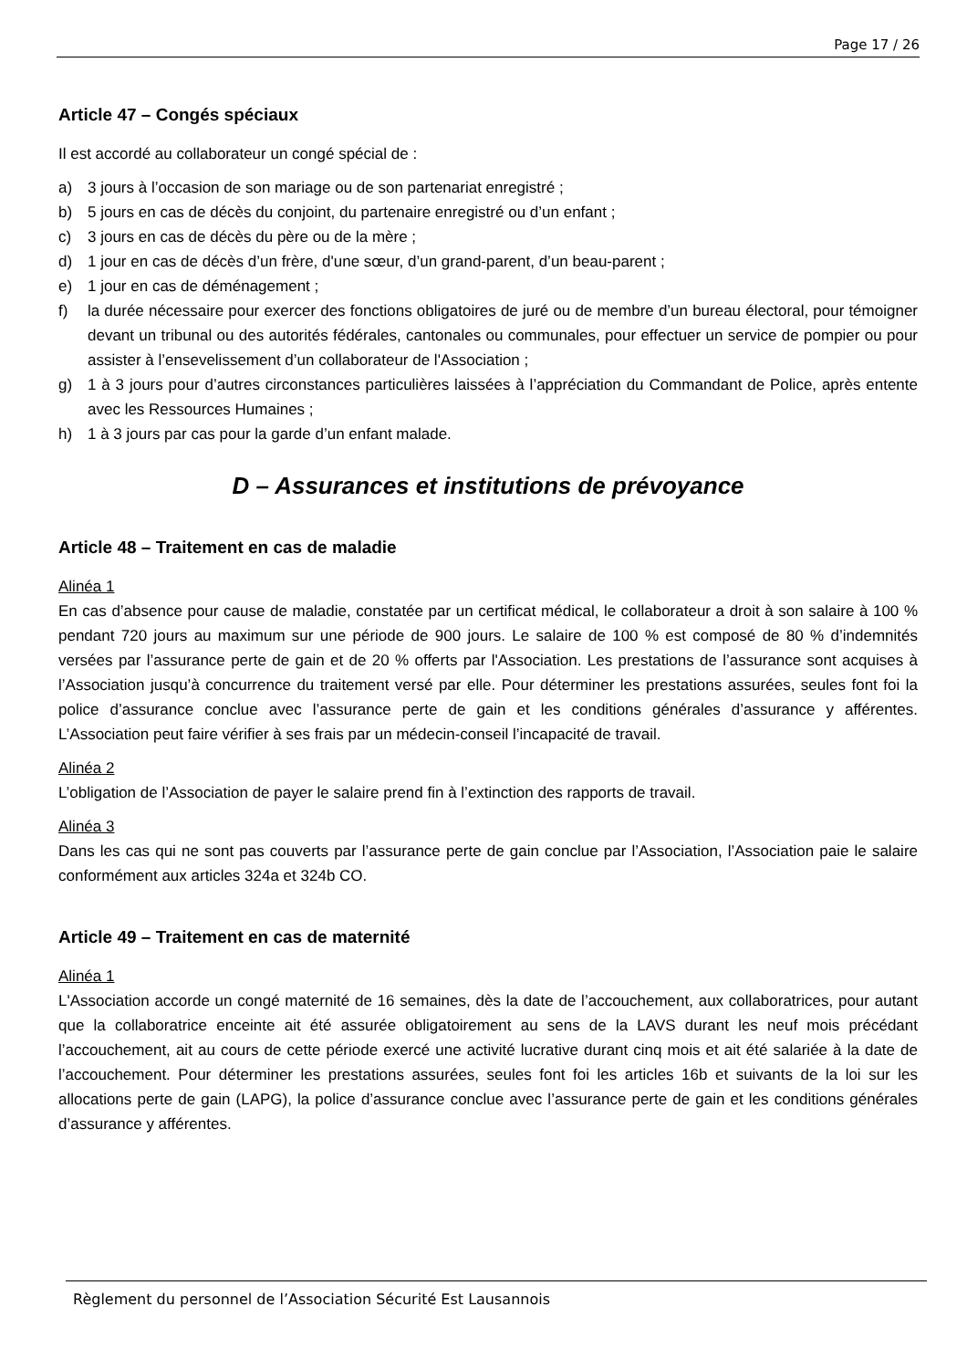Page 17 / 26
Article 47 – Congés spéciaux
Il est accordé au collaborateur un congé spécial de :
a) 3 jours à l’occasion de son mariage ou de son partenariat enregistré ;
b) 5 jours en cas de décès du conjoint, du partenaire enregistré ou d’un enfant ;
c) 3 jours en cas de décès du père ou de la mère ;
d) 1 jour en cas de décès d’un frère, d'une sœur, d’un grand-parent, d’un beau-parent ;
e) 1 jour en cas de déménagement ;
f) la durée nécessaire pour exercer des fonctions obligatoires de juré ou de membre d’un bureau électoral, pour témoigner devant un tribunal ou des autorités fédérales, cantonales ou communales, pour effectuer un service de pompier ou pour assister à l’ensevelissement d’un collaborateur de l'Association ;
g) 1 à 3 jours pour d’autres circonstances particulières laissées à l’appréciation du Commandant de Police, après entente avec les Ressources Humaines ;
h) 1 à 3 jours par cas pour la garde d’un enfant malade.
D – Assurances et institutions de prévoyance
Article 48 – Traitement en cas de maladie
Alinéa 1
En cas d’absence pour cause de maladie, constatée par un certificat médical, le collaborateur a droit à son salaire à 100 % pendant 720 jours au maximum sur une période de 900 jours. Le salaire de 100 % est composé de 80 % d’indemnités versées par l’assurance perte de gain et de 20 % offerts par l'Association. Les prestations de l’assurance sont acquises à l’Association jusqu’à concurrence du traitement versé par elle. Pour déterminer les prestations assurées, seules font foi la police d’assurance conclue avec l’assurance perte de gain et les conditions générales d’assurance y afférentes. L’Association peut faire vérifier à ses frais par un médecin-conseil l’incapacité de travail.
Alinéa 2
L’obligation de l’Association de payer le salaire prend fin à l’extinction des rapports de travail.
Alinéa 3
Dans les cas qui ne sont pas couverts par l’assurance perte de gain conclue par l’Association, l’Association paie le salaire conformément aux articles 324a et 324b CO.
Article 49 – Traitement en cas de maternité
Alinéa 1
L'Association accorde un congé maternité de 16 semaines, dès la date de l’accouchement, aux collaboratrices, pour autant que la collaboratrice enceinte ait été assurée obligatoirement au sens de la LAVS durant les neuf mois précédant l’accouchement, ait au cours de cette période exercé une activité lucrative durant cinq mois et ait été salariée à la date de l’accouchement. Pour déterminer les prestations assurées, seules font foi les articles 16b et suivants de la loi sur les allocations perte de gain (LAPG), la police d’assurance conclue avec l’assurance perte de gain et les conditions générales d’assurance y afférentes.
Règlement du personnel de l’Association Sécurité Est Lausannois